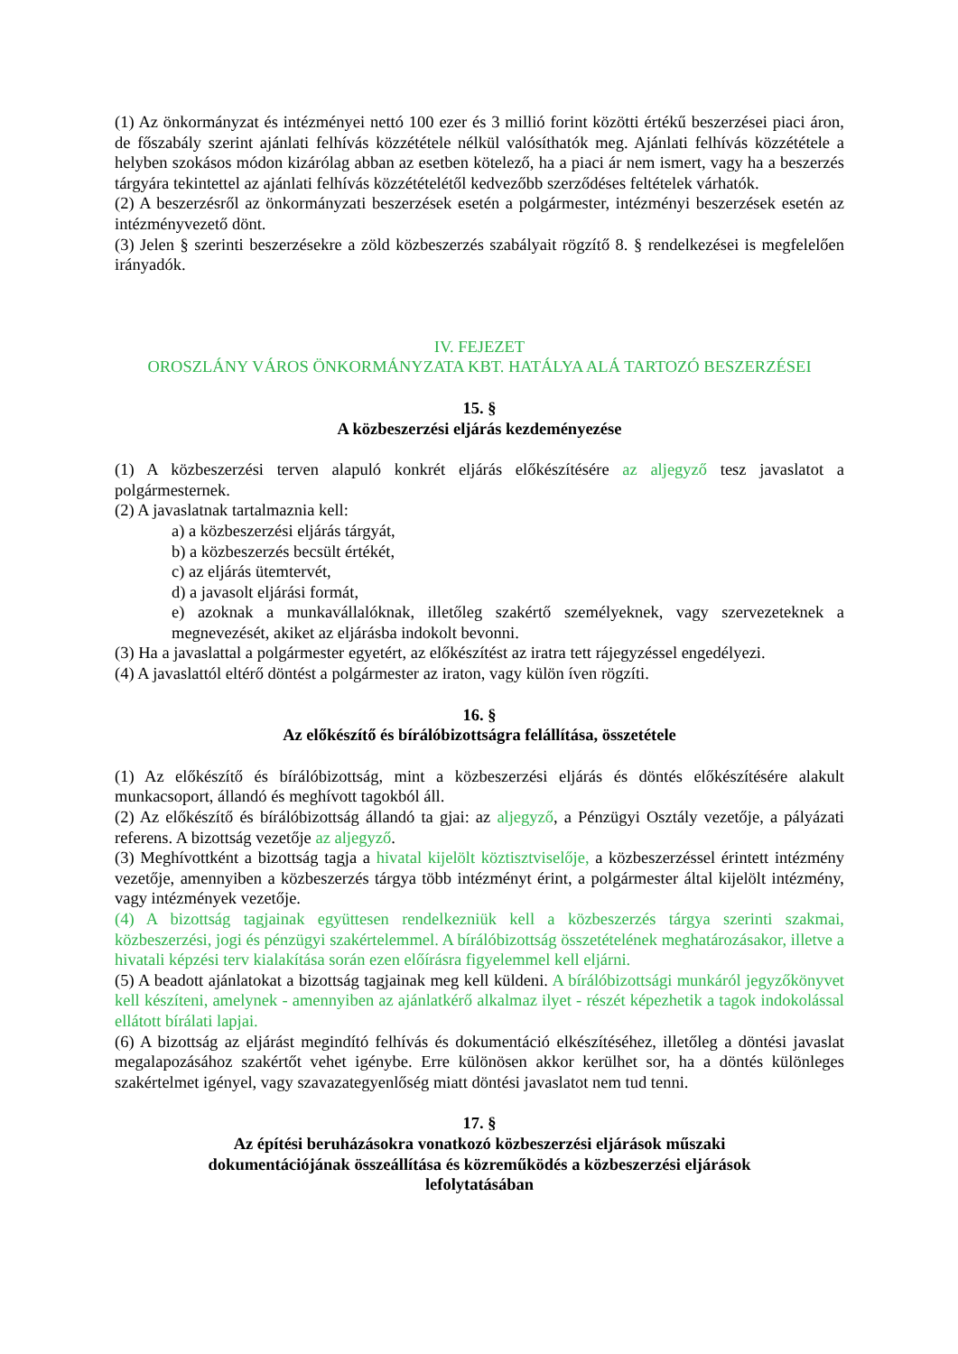(1) Az önkormányzat és intézményei nettó 100 ezer és 3 millió forint közötti értékű beszerzései piaci áron, de főszabály szerint ajánlati felhívás közzététele nélkül valósíthatók meg. Ajánlati felhívás közzététele a helyben szokásos módon kizárólag abban az esetben kötelező, ha a piaci ár nem ismert, vagy ha a beszerzés tárgyára tekintettel az ajánlati felhívás közzétételétől kedvezőbb szerződéses feltételek várhatók.
(2) A beszerzésről az önkormányzati beszerzések esetén a polgármester, intézményi beszerzések esetén az intézményvezető dönt.
(3) Jelen § szerinti beszerzésekre a zöld közbeszerzés szabályait rögzítő 8. § rendelkezései is megfelelően irányadók.
IV. FEJEZET
OROSZLÁNY VÁROS ÖNKORMÁNYZATA KBT. HATÁLYA ALÁ TARTOZÓ BESZERZÉSEI
15. §
A közbeszerzési eljárás kezdeményezése
(1) A közbeszerzési terven alapuló konkrét eljárás előkészítésére az aljegyző tesz javaslatot a polgármesternek.
(2) A javaslatnak tartalmaznia kell:
a) a közbeszerzési eljárás tárgyát,
b) a közbeszerzés becsült értékét,
c) az eljárás ütemtervét,
d) a javasolt eljárási formát,
e) azoknak a munkavállalóknak, illetőleg szakértő személyeknek, vagy szervezeteknek a megnevezését, akiket az eljárásba indokolt bevonni.
(3) Ha a javaslattal a polgármester egyetért, az előkészítést az iratra tett rájegyzéssel engedélyezi.
(4) A javaslattól eltérő döntést a polgármester az iraton, vagy külön íven rögzíti.
16. §
Az előkészítő és bírálóbizottságra felállítása, összetétele
(1) Az előkészítő és bírálóbizottság, mint a közbeszerzési eljárás és döntés előkészítésére alakult munkacsoport, állandó és meghívott tagokból áll.
(2) Az előkészítő és bírálóbizottság állandó ta gjai: az aljegyző, a Pénzügyi Osztály vezetője, a pályázati referens. A bizottság vezetője az aljegyző.
(3) Meghívottként a bizottság tagja a hivatal kijelölt köztisztviselője, a közbeszerzéssel érintett intézmény vezetője, amennyiben a közbeszerzés tárgya több intézményt érint, a polgármester által kijelölt intézmény, vagy intézmények vezetője.
(4) A bizottság tagjainak együttesen rendelkezniük kell a közbeszerzés tárgya szerinti szakmai, közbeszerzési, jogi és pénzügyi szakértelemmel. A bírálóbizottság összetételének meghatározásakor, illetve a hivatali képzési terv kialakítása során ezen előírásra figyelemmel kell eljárni.
(5) A beadott ajánlatokat a bizottság tagjainak meg kell küldeni. A bírálóbizottsági munkáról jegyzőkönyvet kell készíteni, amelynek - amennyiben az ajánlatkérő alkalmaz ilyet - részét képezhetik a tagok indokolással ellátott bírálati lapjai.
(6) A bizottság az eljárást megindító felhívás és dokumentáció elkészítéséhez, illetőleg a döntési javaslat megalapozásához szakértőt vehet igénybe. Erre különösen akkor kerülhet sor, ha a döntés különleges szakértelmet igényel, vagy szavazategyenlőség miatt döntési javaslatot nem tud tenni.
17. §
Az építési beruházásokra vonatkozó közbeszerzési eljárások műszaki
dokumentációjának összeállítása és közreműködés a közbeszerzési eljárások
lefolytatásában